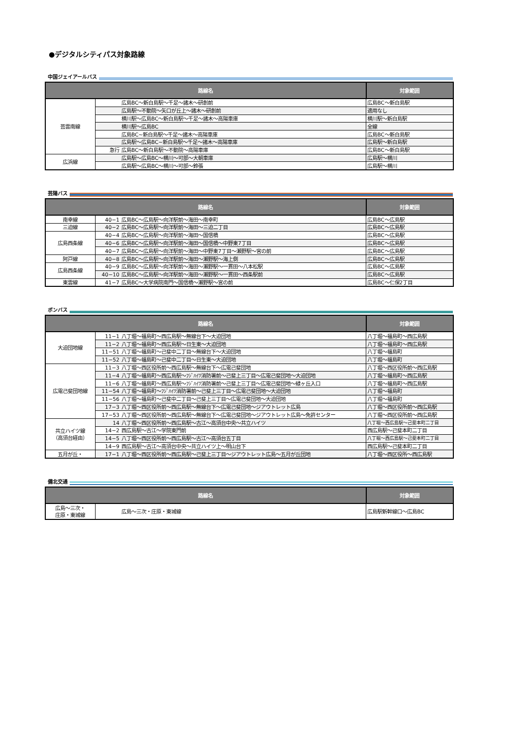●デジタルシティパス対象路線
中国ジェイアールバス
| 路線名 | | 対象範囲 |
| --- | --- | --- |
| 芸雲南線 | 広島BC～新白島駅～千足～諸木～研創前 | 広島BC～新白島駅 |
| | 広島駅～不動院～矢口が丘上～諸木～研創前 | 適用なし |
| | 横川駅～広島BC～新白島駅～千足～諸木～高陽車庫 | 横川駅～新白島駅 |
| | 横川駅～広島BC | 全線 |
| | 広島BC~新白島駅～千足～諸木～高陽車庫 | 広島BC～新白島駅 |
| | 広島駅～広島BC~新白島駅～千足～諸木～高陽車庫 | 広島駅～新白島駅 |
| | 急行 広島BC～新白島駅～不動院～高陽車庫 | 広島BC～新白島駅 |
| 広浜線 | 広島駅～広島BC～横川～可部～大朝車庫 | 広島駅～横川 |
| | 広島駅～広島BC～横川～可部～鈴張 | 広島駅～横川 |
芸陽バス
| 路線名 | | 対象範囲 |
| --- | --- | --- |
| 南幸線 | 40−1 広島BC～広島駅～向洋駅前～海田～南幸町 | 広島BC～広島駅 |
| 三迫線 | 40−2 広島BC～広島駅～向洋駅前～海田～三迫二丁目 | 広島BC～広島駅 |
| 広島西条線 | 40−4 広島BC～広島駅～向洋駅前～海田～国信橋 | 広島BC～広島駅 |
| | 40−6 広島BC～広島駅～向洋駅前～海田～国信橋～中野東7丁目 | 広島BC～広島駅 |
| | 40−7 広島BC～広島駅～向洋駅前～海田～中野東7丁目～瀬野駅～宮の前 | 広島BC～広島駅 |
| 阿戸線 | 40−8 広島BC～広島駅～向洋駅前～海田～瀬野駅～海上側 | 広島BC～広島駅 |
| 広島西条線 | 40−9 広島BC～広島駅～向洋駅前～海田～瀬野駅～一貫田～八本松駅 | 広島BC～広島駅 |
| | 40−10 広島BC～広島駅～向洋駅前～海田～瀬野駅～一貫田～西条駅前 | 広島BC～広島駅 |
| 東雲線 | 41−7 広島BC～大学病院南門～国信橋～瀬野駅～宮の前 | 広島BC～仁保2丁目 |
ボンバス
| 路線名 | | 対象範囲 |
| --- | --- | --- |
| 大迫団地線 | 11−1 八丁堀～福島町～西広島駅～無線台下～大迫団地 | 八丁堀～福島町～西広島駅 |
| | 11−2 八丁堀～福島町～西広島駅～日生東～大迫団地 | 八丁堀～福島町～西広島駅 |
| | 11−51 八丁堀～福島町～己斐中二丁目～無線台下～大迫団地 | 八丁堀～福島町 |
| | 11−52 八丁堀～福島町～己斐中二丁目～日生東～大迫団地 | 八丁堀～福島町 |
| 広電己斐団地線 | 11−3 八丁堀～西区役所前～西広島駅～無線台下～広電己斐団地 | 八丁堀～西区役所前～西広島駅 |
| | 11−4 八丁堀～福島町～西広島駅～ﾌｼﾞﾊｲﾂ消防署前～己斐上三丁目～広電己斐団地～大迫団地 | 八丁堀～福島町～西広島駅 |
| | 11−6 八丁堀～福島町～西広島駅～ﾌｼﾞﾊｲﾂ消防署前～己斐上三丁目～広電己斐団地～緑ヶ丘入口 | 八丁堀～福島町～西広島駅 |
| | 11−54 八丁堀～福島町～ﾌｼﾞﾊｲﾂ消防署前～己斐上三丁目～広電己斐団地～大迫団地 | 八丁堀～福島町 |
| | 11−56 八丁堀～福島町～己斐中二丁目～己斐上三丁目～広電己斐団地～大迫団地 | 八丁堀～福島町 |
| | 17−3 八丁堀～西区役所前～西広島駅～無線台下～広電己斐団地～ジアウトレット広島 | 八丁堀～西区役所前～西広島駅 |
| | 17−53 八丁堀～西区役所前～西広島駅～無線台下～広電己斐団地～ジアウトレット広島～免許センター | 八丁堀～西区役所前～西広島駅 |
| 共立ハイツ線 （高須台経由） | 14 八丁堀～西区役所前～西広島駅～古江～高須台中央～共立ハイツ | 八丁堀～西広島駅～己斐本町二丁目 |
| | 14−2 西広島駅～古江～学院東門前 | 西広島駅～己斐本町二丁目 |
| | 14−5 八丁堀～西区役所前～西広島駅～古江～高須台五丁目 | 八丁堀～西広島駅～己斐本町二丁目 |
| | 14−9 西広島駅～古江～高須台中央～共立ハイツ上～明山台下 | 西広島駅～己斐本町二丁目 |
| 五月が丘・ | 17−1 八丁堀～西区役所前～西広島駅～己斐上三丁目～ジアウトレット広島～五月が丘団地 | 八丁堀～西区役所～西広島駅 |
備北交通
| 路線名 | | 対象範囲 |
| --- | --- | --- |
| 広島～三次・ 庄原・東城線 | 広島～三次・庄原・東城線 | 広島駅新幹線口～広島BC |